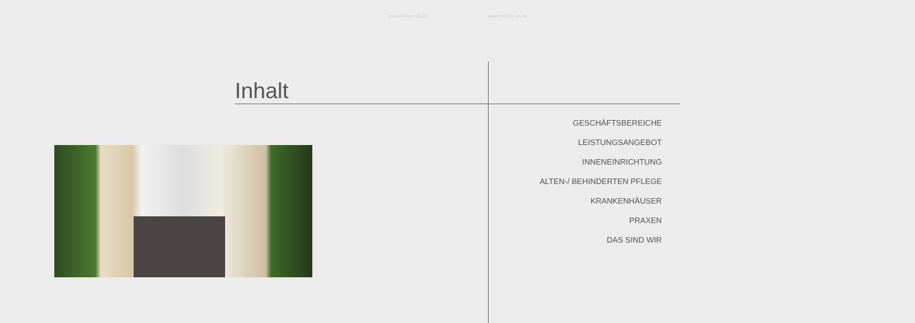www.heinze-ok.de www.heinze-ok.de
Inhalt
GESCHÄFTSBEREICHE
LEISTUNGSANGEBOT
INNENEINRICHTUNG
ALTEN-/ BEHINDERTEN PFLEGE
KRANKENHÄUSER
PRAXEN
DAS SIND WIR